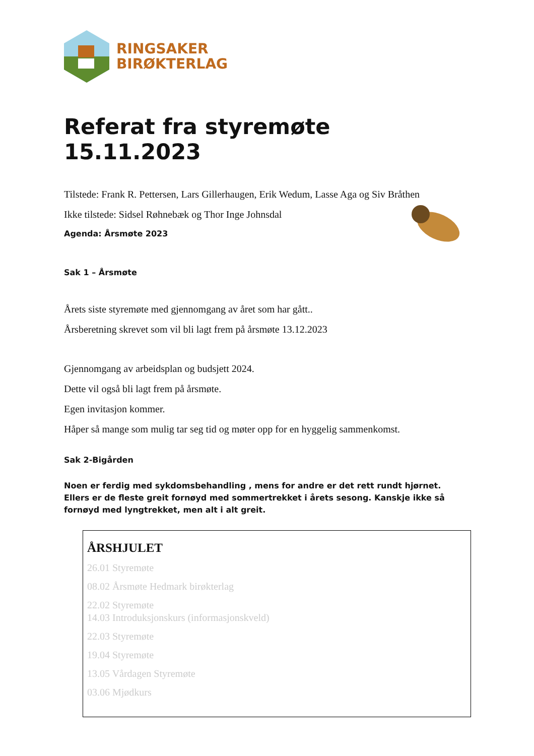RINGSAKER
BIRØKTERLAG
Referat fra styremøte 15.11.2023
Tilstede: Frank R. Pettersen, Lars Gillerhaugen, Erik Wedum, Lasse Aga og Siv Bråthen
Ikke tilstede: Sidsel Røhnebæk og Thor Inge Johnsdal
Agenda: Årsmøte 2023
Sak 1 – Årsmøte
Årets siste styremøte med gjennomgang av året som har gått..
Årsberetning skrevet som vil bli lagt frem på årsmøte 13.12.2023
Gjennomgang av arbeidsplan og budsjett 2024.
Dette vil også bli lagt frem på årsmøte.
Egen invitasjon kommer.
Håper så mange som mulig tar seg tid og møter opp for en hyggelig sammenkomst.
Sak 2-Bigården
Noen er ferdig med sykdomsbehandling , mens for andre er det rett rundt hjørnet.
Ellers er de fleste greit fornøyd med sommertrekket i årets sesong. Kanskje ikke så fornøyd med lyngtrekket, men alt i alt greit.
ÅRSHJULET
26.01 Styremøte
08.02 Årsmøte Hedmark birøkterlag
22.02 Styremøte
14.03 Introduksjonskurs (informasjonskveld)
22.03 Styremøte
19.04 Styremøte
13.05 Vårdagen Styremøte
03.06 Mjødkurs